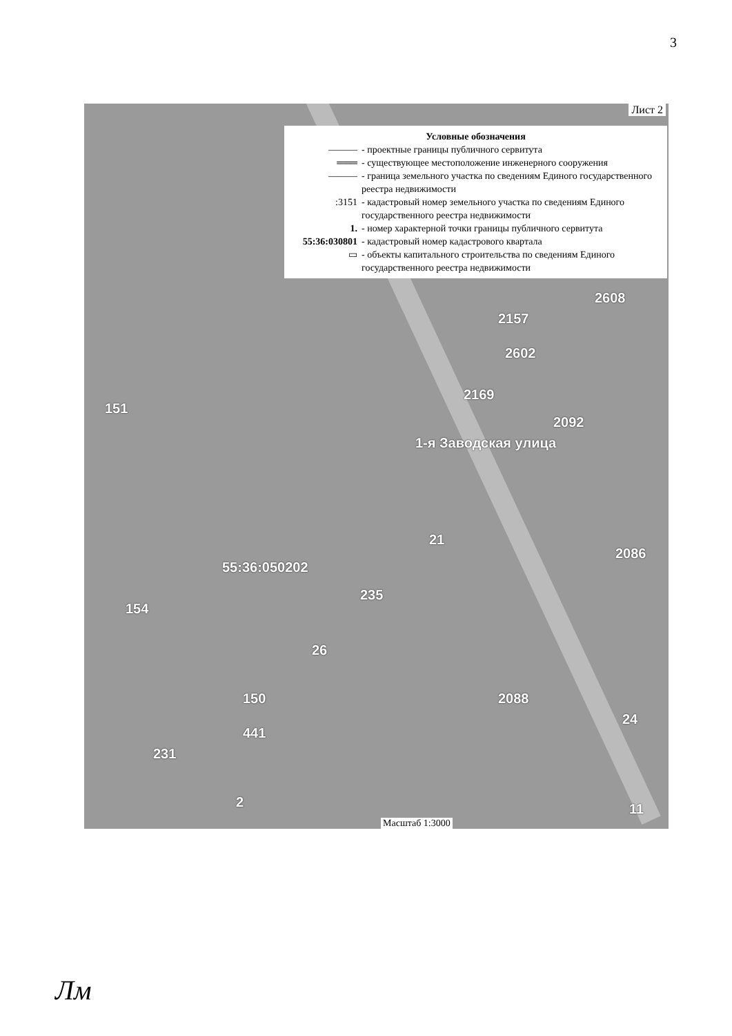3
Лист 2
Условные обозначения
——— - проектные границы публичного сервитута
═══ - существующее местоположение инженерного сооружения
——— - граница земельного участка по сведениям Единого государственного реестра недвижимости
:3151 - кадастровый номер земельного участка по сведениям Единого государственного реестра недвижимости
1. - номер характерной точки границы публичного сервитута
55:36:030801 - кадастровый номер кадастрового квартала
▭ - объекты капитального строительства по сведениям Единого государственного реестра недвижимости
151
2169
2608
2157
2602
2092
55:36:050202
154
26
235
2086
21
231
441
150 2088
24
2 11
1-я Заводская улица
Масштаб 1:3000
Лм